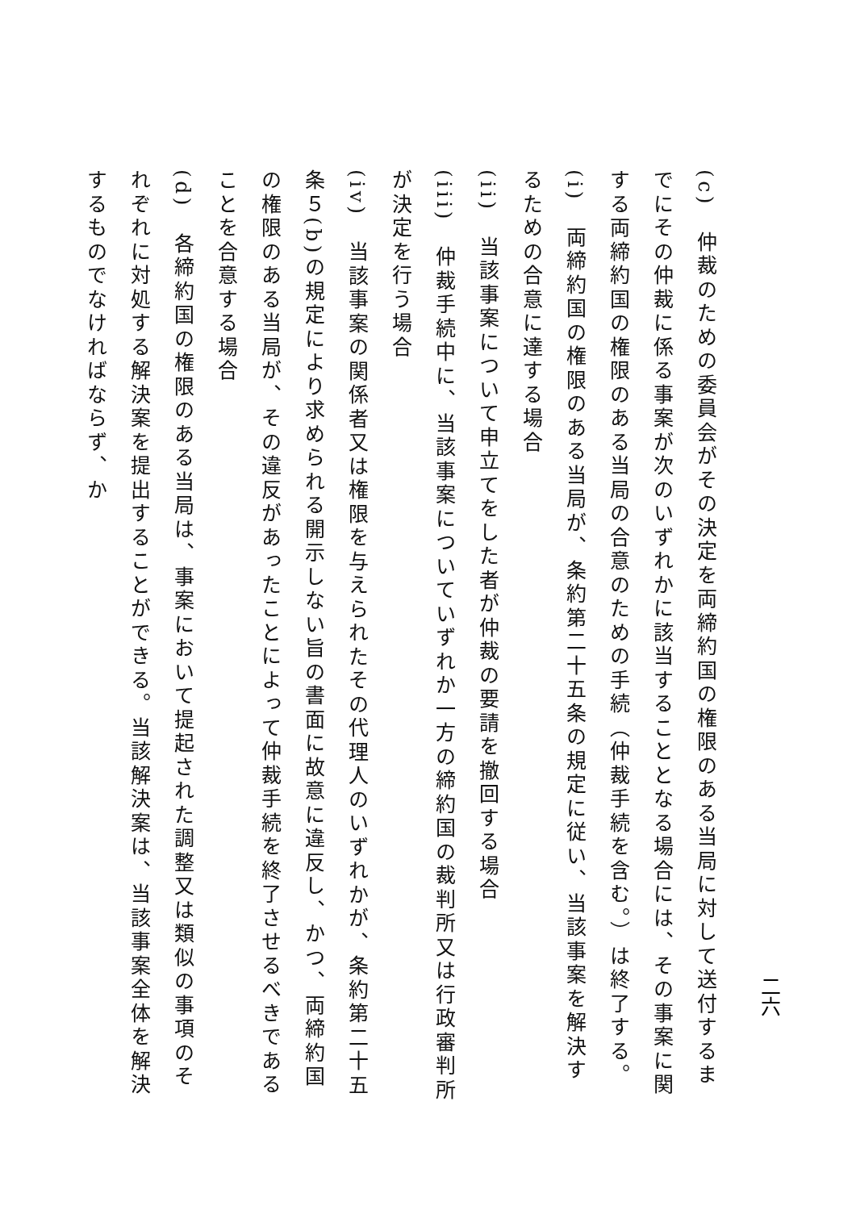二六
(c)　仲裁のための委員会がその決定を両締約国の権限のある当局に対して送付するまでにその仲裁に係る事案が次のいずれかに該当することとなる場合には、その事案に関する両締約国の権限のある当局の合意のための手続（仲裁手続を含む。）は終了する。
(i)　両締約国の権限のある当局が、条約第二十五条の規定に従い、当該事案を解決するための合意に達する場合
(ii)　当該事案について申立てをした者が仲裁の要請を撤回する場合
(iii)　仲裁手続中に、当該事案についていずれか一方の締約国の裁判所又は行政審判所が決定を行う場合
(iv)　当該事案の関係者又は権限を与えられたその代理人のいずれかが、条約第二十五条５(b)の規定により求められる開示しない旨の書面に故意に違反し、かつ、両締約国の権限のある当局が、その違反があったことによって仲裁手続を終了させるべきであることを合意する場合
(d)　各締約国の権限のある当局は、事案において提起された調整又は類似の事項のそれぞれに対処する解決案を提出することができる。当該解決案は、当該事案全体を解決するものでなければならず、か